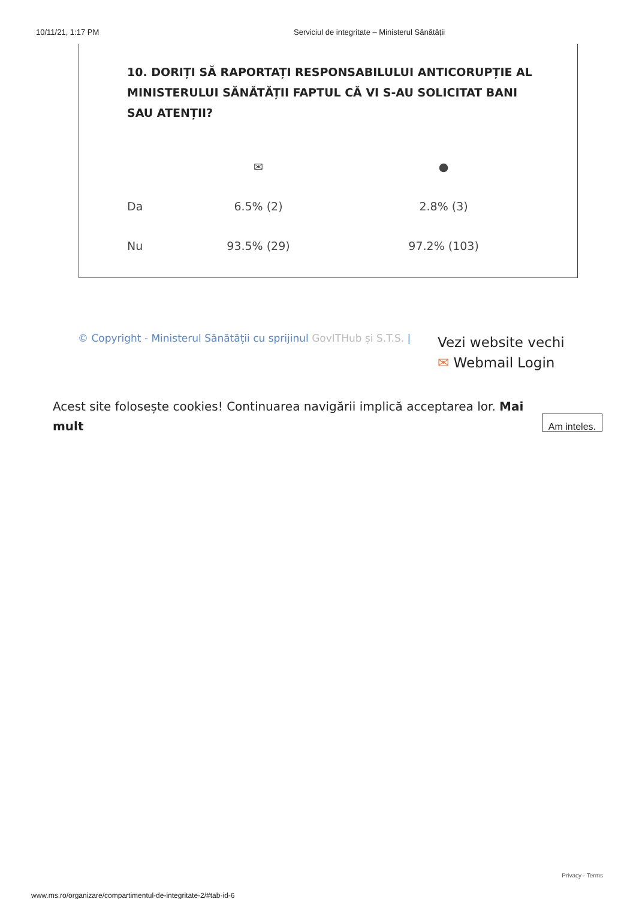10/11/21, 1:17 PM Serviciul de integritate – Ministerul Sănătății
10. DORIȚI SĂ RAPORTAȚI RESPONSABILULUI ANTICORUPȚIE AL MINISTERULUI SĂNĂTĂȚII FAPTUL CĂ VI S-AU SOLICITAT BANI SAU ATENȚII?
| | ✉ | ● |
| --- | --- | --- |
| Da | 6.5% (2) | 2.8% (3) |
| Nu | 93.5% (29) | 97.2% (103) |
© Copyright - Ministerul Sănătății cu sprijinul GovITHub și S.T.S. |
Vezi website vechi
✉ Webmail Login
Acest site folosește cookies! Continuarea navigării implică acceptarea lor. Mai mult
Am inteles.
Privacy - Terms
www.ms.ro/organizare/compartimentul-de-integritate-2/#tab-id-6